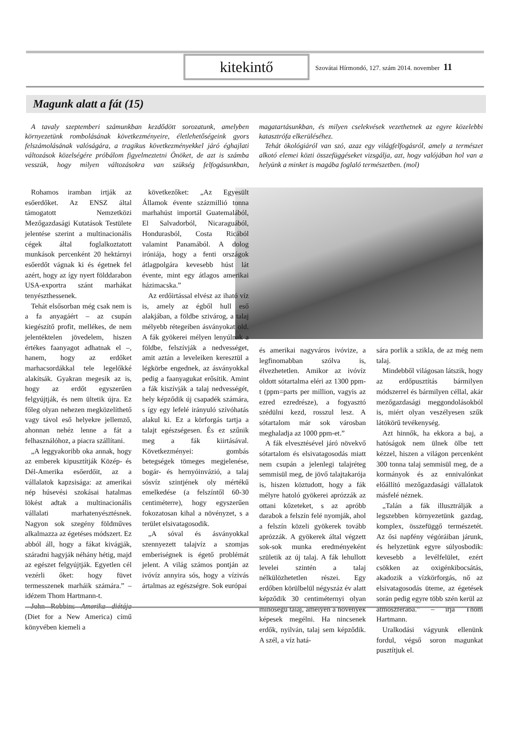kitekintő
Szovátai Hírmondó, 127. szám 2014. november 11
Magunk alatt a fát (15)
A tavaly szeptemberi számunkban kezdődött sorozatunk, amelyben környezetünk rombolásának következményeire, életlehetőségeink gyors felszámolásának valóságára, a tragikus következményekkel járó éghajlati változások közelségére próbálom figyelmeztetni Önöket, de azt is számba vesszük, hogy milyen változásokra van szükség felfogásunkban, magatartásunkban, és milyen cselekvések vezethetnek az egyre közelebbi katasztrófa elkerüléséhez.
Tehát ökológiáról van szó, azaz egy világfelfogásról, amely a természet alkotó elemei közti összefüggéseket vizsgálja, azt, hogy valójában hol van a helyünk a minket is magába foglaló természetben. (mol)
Rohamos iramban irtják az esőerdőket. Az ENSZ által támogatott Nemzetközi Mezőgazdasági Kutatások Testülete jelentése szerint a multinacionális cégek által foglalkoztatott munkások percenként 20 hektárnyi esőerdőt vágnak ki és égetnek fel azért, hogy az így nyert földdarabon USA-exportra szánt marhákat tenyészthessenek.
Tehát elsősorban még csak nem is a fa anyagáért – az csupán kiegészítő profit, mellékes, de nem jelentéktelen jövedelem, hiszen értékes faanyagot adhatnak el –, hanem, hogy az erdőket marhacsordákkal tele legelőkké alakítsák. Gyakran megesik az is, hogy az erdőt egyszerűen felgyújtják, és nem ültetik újra. Ez főleg olyan nehezen megközelíthető vagy távol eső helyekre jellemző, ahonnan nehéz lenne a fát a felhasználóhoz, a piacra szállítani.
„A leggyakoribb oka annak, hogy az emberek kipusztítják Közép- és Dél-Amerika esőerdőit, az a vállalatok kapzsisága: az amerikai nép húsevési szokásai hatalmas lökést adtak a multinacionális vállalati marhatenyésztésnek. Nagyon sok szegény földműves alkalmazza az égetéses módszert. Ez abból áll, hogy a fákat kivágják, száradni hagyják néhány hétig, majd az egészet felgyújtják. Egyetlen cél vezérli őket: hogy füvet termesszenek marháik számára.” – idézem Thom Hartmann-t.
John Robbins Amerika diétája (Diet for a New America) című könyvében kiemeli a
következőket: „Az Egyesült Államok évente százmillió tonna marhahúst importál Guatemalából, El Salvadorból, Nicaraguából, Hondurasból, Costa Ricából valamint Panamából. A dolog iróniája, hogy a fenti országok átlagpolgára kevesebb húst lát évente, mint egy átlagos amerikai házimacska.”
Az erdőirtással elvész az iható víz is, amely az égből hull eső alakjában, a földbe szivárog, a talaj mélyebb rétegeiben ásványokat old. A fák gyökerei mélyen lenyúlnak a földbe, felszívják a nedvességet, amit aztán a leveleiken keresztül a légkörbe engednek, az ásványokkal pedig a faanyagukat erősítik. Amint a fák kiszívják a talaj nedvességét, hely képződik új csapadék számára, s így egy lefelé irányuló szívóhatás alakul ki. Ez a körforgás tartja a talajt egészségesen. És ez szűnik meg a fák kiirtásával. Következményei: gombás betegségek tömeges megjelenése, bogár- és hernyóinvázió, a talaj sósvíz szintjének oly mértékű emelkedése (a felszíntől 60-30 centiméterre), hogy egyszerűen fokozatosan kihal a növényzet, s a terület elsivatagosodik.
„A sóval és ásványokkal szennyezett talajvíz a szomjas emberiségnek is égető problémát jelent. A világ számos pontján az ivóvíz annyira sós, hogy a vízivás ártalmas az egészségre. Sok európai
és amerikai nagyváros ivóvize, a legfinomabban szólva is, élvezhetetlen. Amikor az ivóvíz oldott sótartalma eléri az 1300 ppm-t (ppm=parts per million, vagyis az ezred ezredrésze), a fogyasztó szédülni kezd, rosszul lesz. A sótartalom már sok városban meghaladja az 1000 ppm-et.”
A fák elvesztésével járó növekvő sótartalom és elsivatagosodás miatt nem csupán a jelenlegi talajréteg semmisül meg, de jövő talajtakarója is, hiszen köztudott, hogy a fák mélyre hatoló gyökerei aprózzák az ottani kőzeteket, s az apróbb darabok a felszín felé nyomják, ahol a felszín közeli gyökerek tovább aprózzák. A gyökerek által végzett sok-sok munka eredményeként születik az új talaj. A fák lehullott levelei szintén a talaj nélkülözhetetlen részei. Egy erdőben körülbelül négyszáz év alatt képződik 30 centiméternyi olyan minőségű talaj, amelyen a növények képesek megélni. Ha nincsenek erdők, nyilván, talaj sem képződik. A szél, a víz hatá-
sára porlik a szikla, de az még nem talaj.
Mindebből világosan látszik, hogy az erdőpusztítás bármilyen módszerrel és bármilyen céllal, akár mezőgazdasági meggondolásokból is, miért olyan veszélyesen szűk látókörű tevékenység.
Azt hinnők, ha ekkora a baj, a hatóságok nem ülnek ölbe tett kézzel, hiszen a világon percenként 300 tonna talaj semmisül meg, de a kormányok és az ennivalónkat előállító mezőgazdasági vállalatok másfelé néznek.
„Talán a fák illusztrálják a legszebben környezetünk gazdag, komplex, összefüggő természetét. Az ősi napfény végóráiban járunk, és helyzetünk egyre súlyosbodik: kevesebb a levélfelület, ezért csökken az oxigénkibocsátás, akadozik a vízkörforgás, nő az elsivatagosodás üteme, az égetések során pedig egyre több szén kerül az atmoszférába.” – írja Thom Hartmann.
Uralkodási vágyunk ellenünk fordul, végső soron magunkat pusztítjuk el.